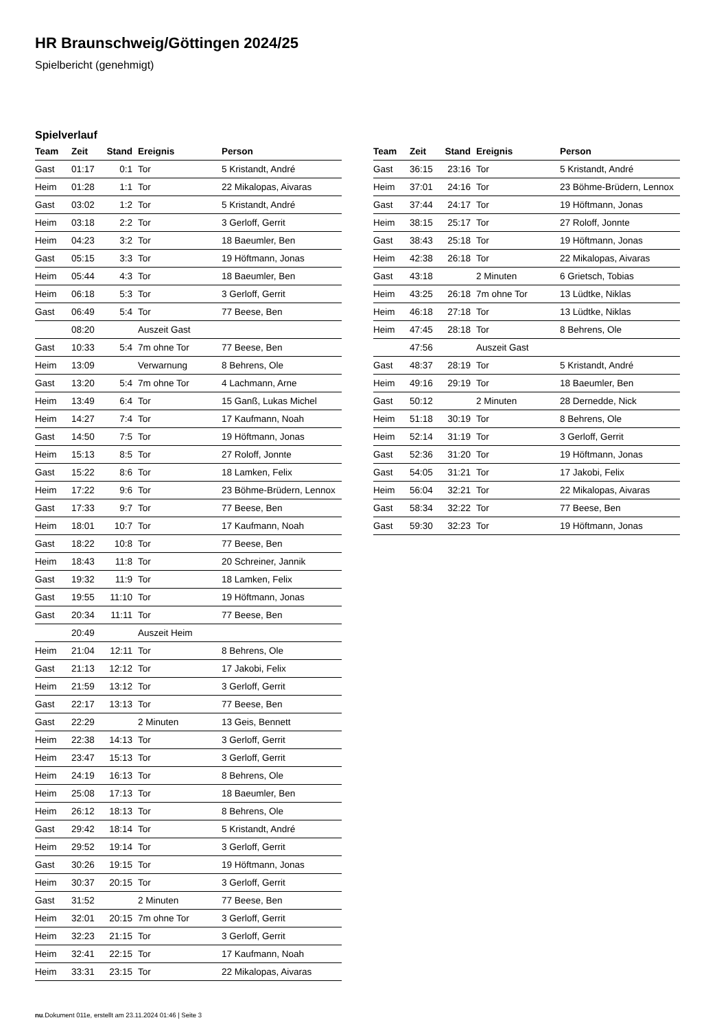HR Braunschweig/Göttingen 2024/25
Spielbericht (genehmigt)
Spielverlauf
| Team | Zeit | Stand | Ereignis | Person |
| --- | --- | --- | --- | --- |
| Gast | 01:17 | 0:1 | Tor | 5 Kristandt, André |
| Heim | 01:28 | 1:1 | Tor | 22 Mikalopas, Aivaras |
| Gast | 03:02 | 1:2 | Tor | 5 Kristandt, André |
| Heim | 03:18 | 2:2 | Tor | 3 Gerloff, Gerrit |
| Heim | 04:23 | 3:2 | Tor | 18 Baeumler, Ben |
| Gast | 05:15 | 3:3 | Tor | 19 Höftmann, Jonas |
| Heim | 05:44 | 4:3 | Tor | 18 Baeumler, Ben |
| Heim | 06:18 | 5:3 | Tor | 3 Gerloff, Gerrit |
| Gast | 06:49 | 5:4 | Tor | 77 Beese, Ben |
| | 08:20 | | Auszeit Gast | |
| Gast | 10:33 | 5:4 | 7m ohne Tor | 77 Beese, Ben |
| Heim | 13:09 | | Verwarnung | 8 Behrens, Ole |
| Gast | 13:20 | 5:4 | 7m ohne Tor | 4 Lachmann, Arne |
| Heim | 13:49 | 6:4 | Tor | 15 Ganß, Lukas Michel |
| Heim | 14:27 | 7:4 | Tor | 17 Kaufmann, Noah |
| Gast | 14:50 | 7:5 | Tor | 19 Höftmann, Jonas |
| Heim | 15:13 | 8:5 | Tor | 27 Roloff, Jonnte |
| Gast | 15:22 | 8:6 | Tor | 18 Lamken, Felix |
| Heim | 17:22 | 9:6 | Tor | 23 Böhme-Brüdern, Lennox |
| Gast | 17:33 | 9:7 | Tor | 77 Beese, Ben |
| Heim | 18:01 | 10:7 | Tor | 17 Kaufmann, Noah |
| Gast | 18:22 | 10:8 | Tor | 77 Beese, Ben |
| Heim | 18:43 | 11:8 | Tor | 20 Schreiner, Jannik |
| Gast | 19:32 | 11:9 | Tor | 18 Lamken, Felix |
| Gast | 19:55 | 11:10 | Tor | 19 Höftmann, Jonas |
| Gast | 20:34 | 11:11 | Tor | 77 Beese, Ben |
| | 20:49 | | Auszeit Heim | |
| Heim | 21:04 | 12:11 | Tor | 8 Behrens, Ole |
| Gast | 21:13 | 12:12 | Tor | 17 Jakobi, Felix |
| Heim | 21:59 | 13:12 | Tor | 3 Gerloff, Gerrit |
| Gast | 22:17 | 13:13 | Tor | 77 Beese, Ben |
| Gast | 22:29 | | 2 Minuten | 13 Geis, Bennett |
| Heim | 22:38 | 14:13 | Tor | 3 Gerloff, Gerrit |
| Heim | 23:47 | 15:13 | Tor | 3 Gerloff, Gerrit |
| Heim | 24:19 | 16:13 | Tor | 8 Behrens, Ole |
| Heim | 25:08 | 17:13 | Tor | 18 Baeumler, Ben |
| Heim | 26:12 | 18:13 | Tor | 8 Behrens, Ole |
| Gast | 29:42 | 18:14 | Tor | 5 Kristandt, André |
| Heim | 29:52 | 19:14 | Tor | 3 Gerloff, Gerrit |
| Gast | 30:26 | 19:15 | Tor | 19 Höftmann, Jonas |
| Heim | 30:37 | 20:15 | Tor | 3 Gerloff, Gerrit |
| Gast | 31:52 | | 2 Minuten | 77 Beese, Ben |
| Heim | 32:01 | 20:15 | 7m ohne Tor | 3 Gerloff, Gerrit |
| Heim | 32:23 | 21:15 | Tor | 3 Gerloff, Gerrit |
| Heim | 32:41 | 22:15 | Tor | 17 Kaufmann, Noah |
| Heim | 33:31 | 23:15 | Tor | 22 Mikalopas, Aivaras |
| Team | Zeit | Stand | Ereignis | Person |
| --- | --- | --- | --- | --- |
| Gast | 36:15 | 23:16 | Tor | 5 Kristandt, André |
| Heim | 37:01 | 24:16 | Tor | 23 Böhme-Brüdern, Lennox |
| Gast | 37:44 | 24:17 | Tor | 19 Höftmann, Jonas |
| Heim | 38:15 | 25:17 | Tor | 27 Roloff, Jonnte |
| Gast | 38:43 | 25:18 | Tor | 19 Höftmann, Jonas |
| Heim | 42:38 | 26:18 | Tor | 22 Mikalopas, Aivaras |
| Gast | 43:18 | | 2 Minuten | 6 Grietsch, Tobias |
| Heim | 43:25 | 26:18 | 7m ohne Tor | 13 Lüdtke, Niklas |
| Heim | 46:18 | 27:18 | Tor | 13 Lüdtke, Niklas |
| Heim | 47:45 | 28:18 | Tor | 8 Behrens, Ole |
| | 47:56 | | Auszeit Gast | |
| Gast | 48:37 | 28:19 | Tor | 5 Kristandt, André |
| Heim | 49:16 | 29:19 | Tor | 18 Baeumler, Ben |
| Gast | 50:12 | | 2 Minuten | 28 Dernedde, Nick |
| Heim | 51:18 | 30:19 | Tor | 8 Behrens, Ole |
| Heim | 52:14 | 31:19 | Tor | 3 Gerloff, Gerrit |
| Gast | 52:36 | 31:20 | Tor | 19 Höftmann, Jonas |
| Gast | 54:05 | 31:21 | Tor | 17 Jakobi, Felix |
| Heim | 56:04 | 32:21 | Tor | 22 Mikalopas, Aivaras |
| Gast | 58:34 | 32:22 | Tor | 77 Beese, Ben |
| Gast | 59:30 | 32:23 | Tor | 19 Höftmann, Jonas |
nu.Dokument 011e, erstellt am 23.11.2024 01:46 | Seite 3